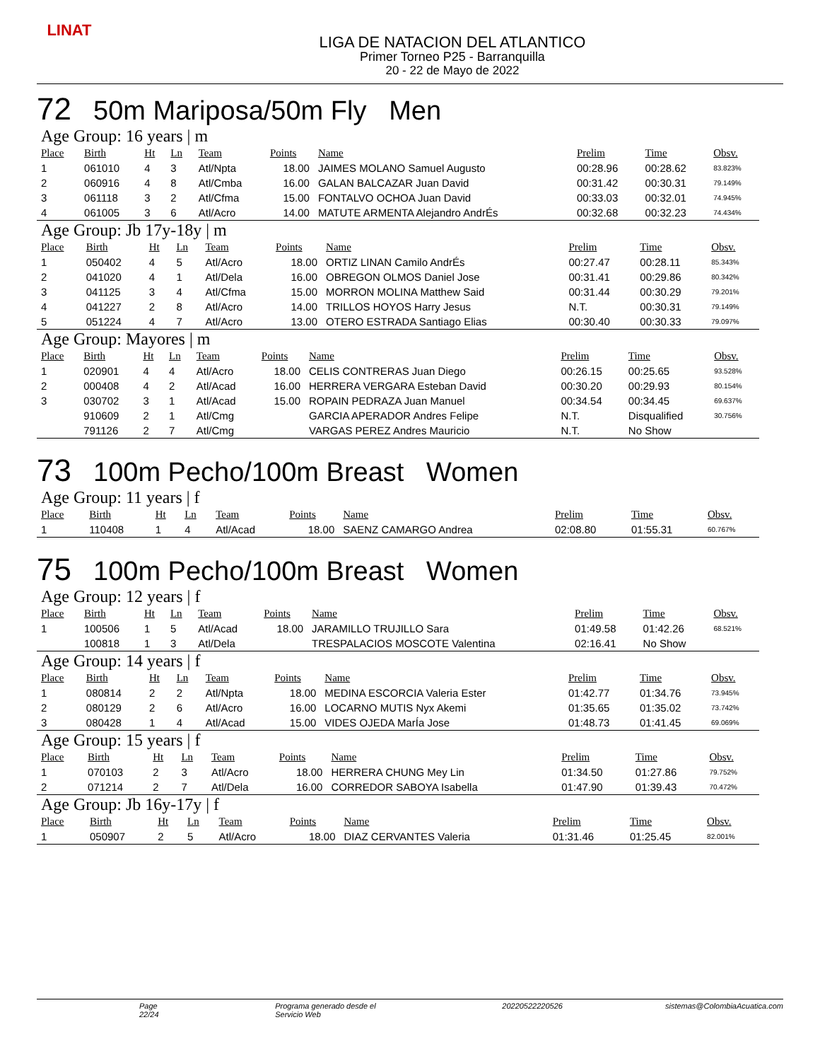LINAT
LIGA DE NATACION DEL ATLANTICO
Primer Torneo P25 - Barranquilla
20 - 22 de Mayo de 2022
72 50m Mariposa/50m Fly Men
Age Group: 16 years | m
| Place | Birth | Ht | Ln | Team | Points | Name | Prelim | Time | Obsv. |
| --- | --- | --- | --- | --- | --- | --- | --- | --- | --- |
| 1 | 061010 | 4 | 3 | Atl/Npta | 18.00 | JAIMES MOLANO Samuel Augusto | 00:28.96 | 00:28.62 | 83.823% |
| 2 | 060916 | 4 | 8 | Atl/Cmba | 16.00 | GALAN BALCAZAR Juan David | 00:31.42 | 00:30.31 | 79.149% |
| 3 | 061118 | 3 | 2 | Atl/Cfma | 15.00 | FONTALVO OCHOA Juan David | 00:33.03 | 00:32.01 | 74.945% |
| 4 | 061005 | 3 | 6 | Atl/Acro | 14.00 | MATUTE ARMENTA Alejandro AndrÉs | 00:32.68 | 00:32.23 | 74.434% |
Age Group: Jb 17y-18y | m
| Place | Birth | Ht | Ln | Team | Points | Name | Prelim | Time | Obsv. |
| --- | --- | --- | --- | --- | --- | --- | --- | --- | --- |
| 1 | 050402 | 4 | 5 | Atl/Acro | 18.00 | ORTIZ LINAN Camilo AndrÉs | 00:27.47 | 00:28.11 | 85.343% |
| 2 | 041020 | 4 | 1 | Atl/Dela | 16.00 | OBREGON OLMOS Daniel Jose | 00:31.41 | 00:29.86 | 80.342% |
| 3 | 041125 | 3 | 4 | Atl/Cfma | 15.00 | MORRON MOLINA Matthew Said | 00:31.44 | 00:30.29 | 79.201% |
| 4 | 041227 | 2 | 8 | Atl/Acro | 14.00 | TRILLOS HOYOS Harry Jesus | N.T. | 00:30.31 | 79.149% |
| 5 | 051224 | 4 | 7 | Atl/Acro | 13.00 | OTERO ESTRADA Santiago Elias | 00:30.40 | 00:30.33 | 79.097% |
Age Group: Mayores | m
| Place | Birth | Ht | Ln | Team | Points | Name | Prelim | Time | Obsv. |
| --- | --- | --- | --- | --- | --- | --- | --- | --- | --- |
| 1 | 020901 | 4 | 4 | Atl/Acro | 18.00 | CELIS CONTRERAS Juan Diego | 00:26.15 | 00:25.65 | 93.528% |
| 2 | 000408 | 4 | 2 | Atl/Acad | 16.00 | HERRERA VERGARA Esteban David | 00:30.20 | 00:29.93 | 80.154% |
| 3 | 030702 | 3 | 1 | Atl/Acad | 15.00 | ROPAIN PEDRAZA Juan Manuel | 00:34.54 | 00:34.45 | 69.637% |
| | 910609 | 2 | 1 | Atl/Cmg | | GARCIA APERADOR Andres Felipe | N.T. | Disqualified | 30.756% |
| | 791126 | 2 | 7 | Atl/Cmg | | VARGAS PEREZ Andres Mauricio | N.T. | No Show | |
73 100m Pecho/100m Breast Women
Age Group: 11 years | f
| Place | Birth | Ht | Ln | Team | Points | Name | Prelim | Time | Obsv. |
| --- | --- | --- | --- | --- | --- | --- | --- | --- | --- |
| 1 | 110408 | 1 | 4 | Atl/Acad | 18.00 | SAENZ CAMARGO Andrea | 02:08.80 | 01:55.31 | 60.767% |
75 100m Pecho/100m Breast Women
Age Group: 12 years | f
| Place | Birth | Ht | Ln | Team | Points | Name | Prelim | Time | Obsv. |
| --- | --- | --- | --- | --- | --- | --- | --- | --- | --- |
| 1 | 100506 | 1 | 5 | Atl/Acad | 18.00 | JARAMILLO TRUJILLO Sara | 01:49.58 | 01:42.26 | 68.521% |
| | 100818 | 1 | 3 | Atl/Dela | | TRESPALACIOS MOSCOTE Valentina | 02:16.41 | No Show | |
Age Group: 14 years | f
| Place | Birth | Ht | Ln | Team | Points | Name | Prelim | Time | Obsv. |
| --- | --- | --- | --- | --- | --- | --- | --- | --- | --- |
| 1 | 080814 | 2 | 2 | Atl/Npta | 18.00 | MEDINA ESCORCIA Valeria Ester | 01:42.77 | 01:34.76 | 73.945% |
| 2 | 080129 | 2 | 6 | Atl/Acro | 16.00 | LOCARNO MUTIS Nyx Akemi | 01:35.65 | 01:35.02 | 73.742% |
| 3 | 080428 | 1 | 4 | Atl/Acad | 15.00 | VIDES OJEDA MarÍa Jose | 01:48.73 | 01:41.45 | 69.069% |
Age Group: 15 years | f
| Place | Birth | Ht | Ln | Team | Points | Name | Prelim | Time | Obsv. |
| --- | --- | --- | --- | --- | --- | --- | --- | --- | --- |
| 1 | 070103 | 2 | 3 | Atl/Acro | 18.00 | HERRERA CHUNG Mey Lin | 01:34.50 | 01:27.86 | 79.752% |
| 2 | 071214 | 2 | 7 | Atl/Dela | 16.00 | CORREDOR SABOYA Isabella | 01:47.90 | 01:39.43 | 70.472% |
Age Group: Jb 16y-17y | f
| Place | Birth | Ht | Ln | Team | Points | Name | Prelim | Time | Obsv. |
| --- | --- | --- | --- | --- | --- | --- | --- | --- | --- |
| 1 | 050907 | 2 | 5 | Atl/Acro | 18.00 | DIAZ CERVANTES Valeria | 01:31.46 | 01:25.45 | 82.001% |
Page 22/24 Programa generado desde el Servicio Web 20220522220526 sistemas@ColombiaAcuatica.com